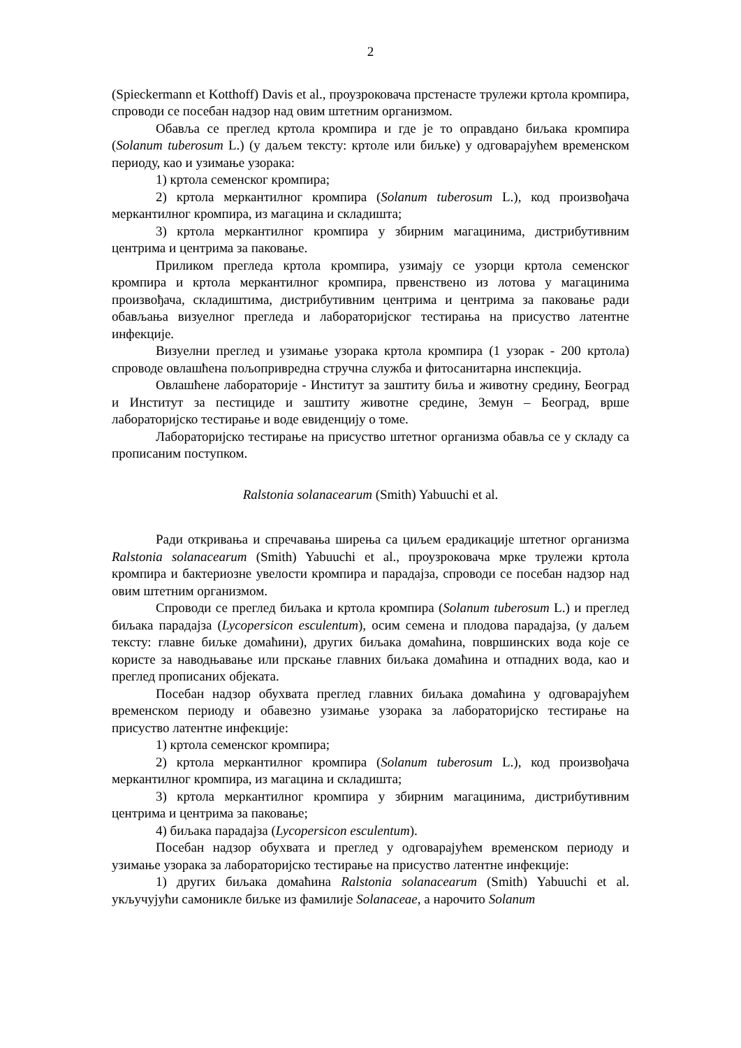2
(Spieckermann et Kotthoff) Davis et al., проузроковача прстенасте трулежи кртола кромпира, спроводи се посебан надзор над овим штетним организмом.
Обавља се преглед кртола кромпира и где је то оправдано биљака кромпира (Solanum tuberosum L.) (у даљем тексту: кртоле или биљке) у одговарајућем временском периоду, као и узимање узорака:
1) кртола семенског кромпира;
2) кртола меркантилног кромпира (Solanum tuberosum L.), код произвођача меркантилног кромпира, из магацина и складишта;
3) кртола меркантилног кромпира у збирним магацинима, дистрибутивним центрима и центрима за паковање.
Приликом прегледа кртола кромпира, узимају се узорци кртола семенског кромпира и кртола меркантилног кромпира, првенствено из лотова у магацинима произвођача, складиштима, дистрибутивним центрима и центрима за паковање ради обављања визуелног прегледа и лабораторијског тестирања на присуство латентне инфекције.
Визуелни преглед и узимање узорака кртола кромпира (1 узорак - 200 кртола) спроводе овлашћена пољопривредна стручна служба и фитосанитарна инспекција.
Овлашћене лабораторије - Институт за заштиту биља и животну средину, Београд и Институт за пестициде и заштиту животне средине, Земун – Београд, врше лабораторијско тестирање и воде евиденцију о томе.
Лабораторијско тестирање на присуство штетног организма обавља се у складу са прописаним поступком.
Ralstonia solanacearum (Smith) Yabuuchi et al.
Ради откривања и спречавања ширења са циљем ерадикације штетног организма Ralstonia solanacearum (Smith) Yabuuchi et al., проузроковача мрке трулежи кртола кромпира и бактериозне увелости кромпира и парадајза, спроводи се посебан надзор над овим штетним организмом.
Спроводи се преглед биљака и кртола кромпира (Solanum tuberosum L.) и преглед биљака парадајза (Lycopersicon esculentum), осим семена и плодова парадајза, (у даљем тексту: главне биљке домаћини), других биљака домаћина, површинских вода које се користе за наводњавање или прскање главних биљака домаћина и отпадних вода, као и преглед прописаних објеката.
Посебан надзор обухвата преглед главних биљака домаћина у одговарајућем временском периоду и обавезно узимање узорака за лабораторијско тестирање на присуство латентне инфекције:
1) кртола семенског кромпира;
2) кртола меркантилног кромпира (Solanum tuberosum L.), код произвођача меркантилног кромпира, из магацина и складишта;
3) кртола меркантилног кромпира у збирним магацинима, дистрибутивним центрима и центрима за паковање;
4) биљака парадајза (Lycopersicon esculentum).
Посебан надзор обухвата и преглед у одговарајућем временском периоду и узимање узорака за лабораторијско тестирање на присуство латентне инфекције:
1) других биљака домаћина Ralstonia solanacearum (Smith) Yabuuchi et al. укључујући самоникле биљке из фамилије Solanaceae, а нарочито Solanum